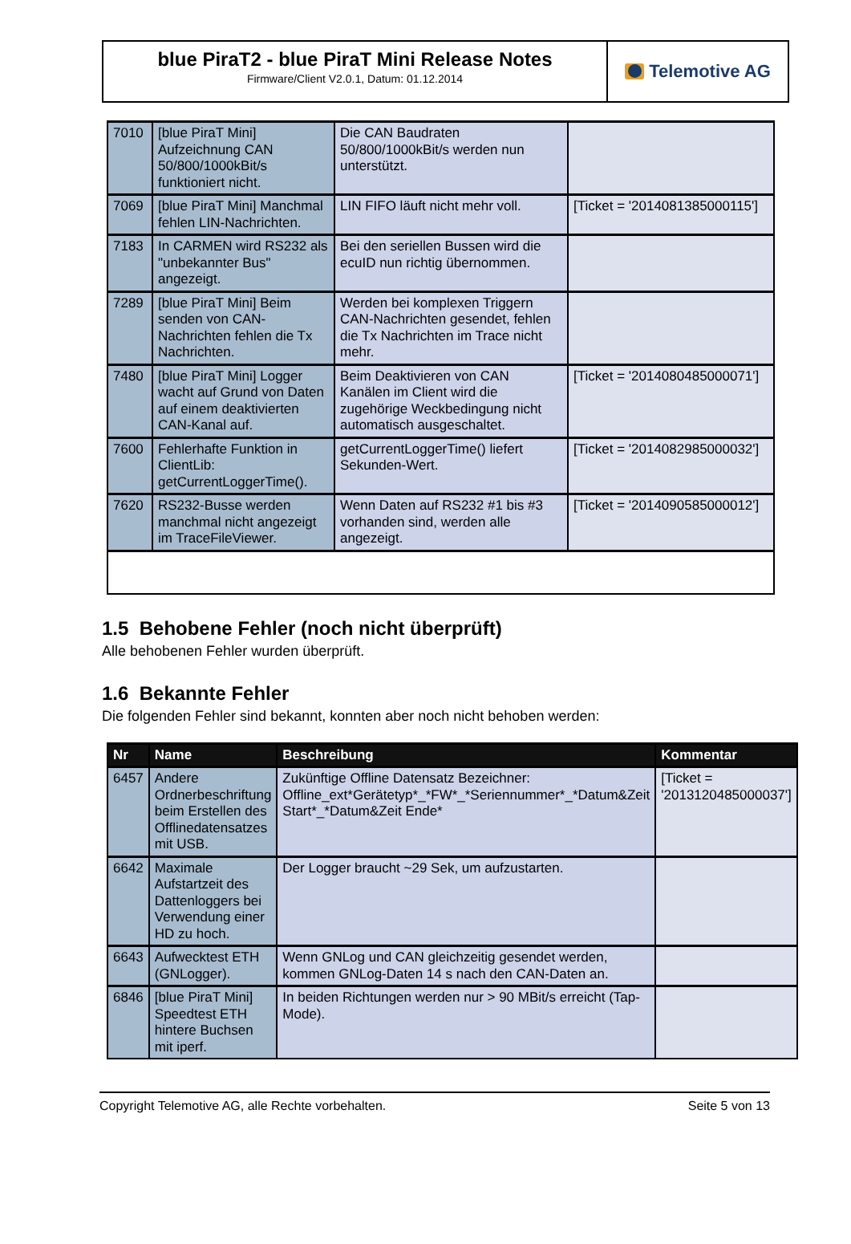blue PiraT2 - blue PiraT Mini Release Notes
Firmware/Client V2.0.1, Datum: 01.12.2014
Telemotive AG
| 7010 | [blue PiraT Mini] Aufzeichnung CAN 50/800/1000kBit/s funktioniert nicht. | Die CAN Baudraten 50/800/1000kBit/s werden nun unterstützt. | |
| 7069 | [blue PiraT Mini] Manchmal fehlen LIN-Nachrichten. | LIN FIFO läuft nicht mehr voll. | [Ticket = '2014081385000115'] |
| 7183 | In CARMEN wird RS232 als "unbekannter Bus" angezeigt. | Bei den seriellen Bussen wird die ecuID nun richtig übernommen. | |
| 7289 | [blue PiraT Mini] Beim senden von CAN-Nachrichten fehlen die Tx Nachrichten. | Werden bei komplexen Triggern CAN-Nachrichten gesendet, fehlen die Tx Nachrichten im Trace nicht mehr. | |
| 7480 | [blue PiraT Mini] Logger wacht auf Grund von Daten auf einem deaktivierten CAN-Kanal auf. | Beim Deaktivieren von CAN Kanälen im Client wird die zugehörige Weckbedingung nicht automatisch ausgeschaltet. | [Ticket = '2014080485000071'] |
| 7600 | Fehlerhafte Funktion in ClientLib: getCurrentLoggerTime(). | getCurrentLoggerTime() liefert Sekunden-Wert. | [Ticket = '2014082985000032'] |
| 7620 | RS232-Busse werden manchmal nicht angezeigt im TraceFileViewer. | Wenn Daten auf RS232 #1 bis #3 vorhanden sind, werden alle angezeigt. | [Ticket = '2014090585000012'] |
1.5 Behobene Fehler (noch nicht überprüft)
Alle behobenen Fehler wurden überprüft.
1.6 Bekannte Fehler
Die folgenden Fehler sind bekannt, konnten aber noch nicht behoben werden:
| Nr | Name | Beschreibung | Kommentar |
| --- | --- | --- | --- |
| 6457 | Andere Ordnerbeschriftung beim Erstellen des Offlinedatensatzes mit USB. | Zukünftige Offline Datensatz Bezeichner: Offline_ext*Gerätetyp*_*FW*_*Seriennummer*_*Datum&Zeit Start*_*Datum&Zeit Ende* | [Ticket = '2013120485000037'] |
| 6642 | Maximale Aufstartzeit des Dattenloggers bei Verwendung einer HD zu hoch. | Der Logger braucht ~29 Sek, um aufzustarten. | |
| 6643 | Aufwecktest ETH (GNLogger). | Wenn GNLog und CAN gleichzeitig gesendet werden, kommen GNLog-Daten 14 s nach den CAN-Daten an. | |
| 6846 | [blue PiraT Mini] Speedtest ETH hintere Buchsen mit iperf. | In beiden Richtungen werden nur > 90 MBit/s erreicht (Tap-Mode). | |
Copyright Telemotive AG, alle Rechte vorbehalten. Seite 5 von 13